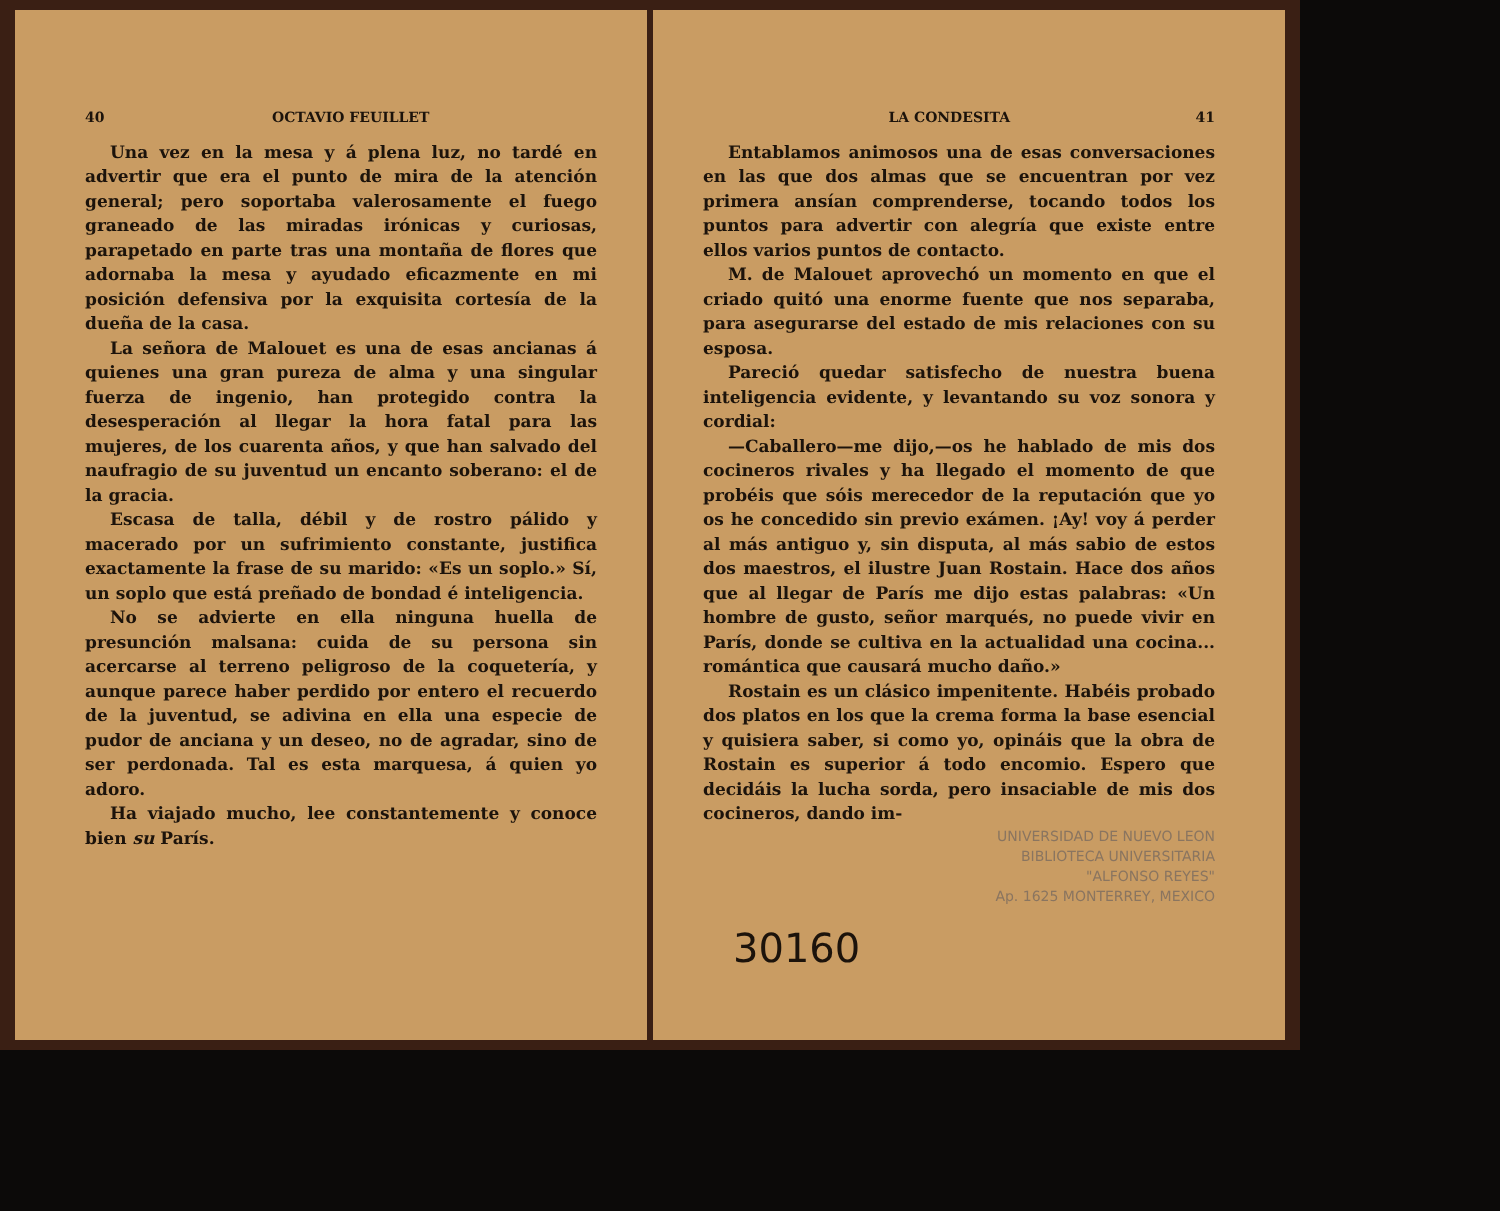40 OCTAVIO FEUILLET
Una vez en la mesa y á plena luz, no tardé en advertir que era el punto de mira de la atención general; pero soportaba valerosamente el fuego graneado de las miradas irónicas y curiosas, parapetado en parte tras una montaña de flores que adornaba la mesa y ayudado eficazmente en mi posición defensiva por la exquisita cortesía de la dueña de la casa.
La señora de Malouet es una de esas ancianas á quienes una gran pureza de alma y una singular fuerza de ingenio, han protegido contra la desesperación al llegar la hora fatal para las mujeres, de los cuarenta años, y que han salvado del naufragio de su juventud un encanto soberano: el de la gracia.
Escasa de talla, débil y de rostro pálido y macerado por un sufrimiento constante, justifica exactamente la frase de su marido: «Es un soplo.» Sí, un soplo que está preñado de bondad é inteligencia.
No se advierte en ella ninguna huella de presunción malsana: cuida de su persona sin acercarse al terreno peligroso de la coquetería, y aunque parece haber perdido por entero el recuerdo de la juventud, se adivina en ella una especie de pudor de anciana y un deseo, no de agradar, sino de ser perdonada. Tal es esta marquesa, á quien yo adoro.
Ha viajado mucho, lee constantemente y conoce bien su París.
LA CONDESITA 41
Entablamos animosos una de esas conversaciones en las que dos almas que se encuentran por vez primera ansían comprenderse, tocando todos los puntos para advertir con alegría que existe entre ellos varios puntos de contacto.
M. de Malouet aprovechó un momento en que el criado quitó una enorme fuente que nos separaba, para asegurarse del estado de mis relaciones con su esposa.
Pareció quedar satisfecho de nuestra buena inteligencia evidente, y levantando su voz sonora y cordial:
—Caballero—me dijo,—os he hablado de mis dos cocineros rivales y ha llegado el momento de que probéis que sóis merecedor de la reputación que yo os he concedido sin previo exámen. ¡Ay! voy á perder al más antiguo y, sin disputa, al más sabio de estos dos maestros, el ilustre Juan Rostain. Hace dos años que al llegar de París me dijo estas palabras: «Un hombre de gusto, señor marqués, no puede vivir en París, donde se cultiva en la actualidad una cocina... romántica que causará mucho daño.»
Rostain es un clásico impenitente. Habéis probado dos platos en los que la crema forma la base esencial y quisiera saber, si como yo, opináis que la obra de Rostain es superior á todo encomio. Espero que decidáis la lucha sorda, pero insaciable de mis dos cocineros, dando im-
UNIVERSIDAD DE NUEVO LEON
BIBLIOTECA UNIVERSITARIA
"ALFONSO REYES"
Ap. 1625 MONTERREY, MEXICO
30160